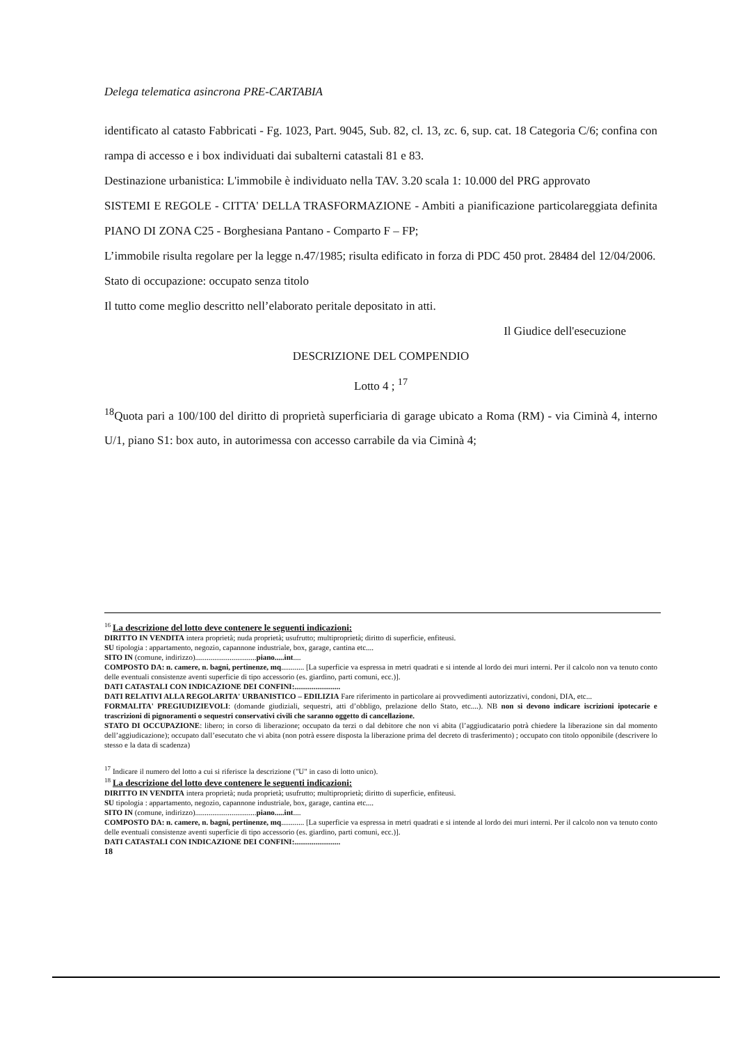Delega telematica asincrona PRE-CARTABIA
identificato al catasto Fabbricati - Fg. 1023, Part. 9045, Sub. 82, cl. 13, zc. 6, sup. cat. 18 Categoria C/6; confina con rampa di accesso e i box individuati dai subalterni catastali 81 e 83.
Destinazione urbanistica: L'immobile è individuato nella TAV. 3.20 scala 1: 10.000 del PRG approvato
SISTEMI E REGOLE - CITTA' DELLA TRASFORMAZIONE - Ambiti a pianificazione particolareggiata definita PIANO DI ZONA C25 - Borghesiana Pantano - Comparto F – FP;
L’immobile risulta regolare per la legge n.47/1985; risulta edificato in forza di PDC 450 prot. 28484 del 12/04/2006.
Stato di occupazione: occupato senza titolo
Il tutto come meglio descritto nell’elaborato peritale depositato in atti.
Il Giudice dell'esecuzione
DESCRIZIONE DEL COMPENDIO
Lotto 4 ; <sup>17</sup>
<sup>18</sup> Quota pari a 100/100 del diritto di proprietà superficiaria di garage ubicato a Roma (RM) - via Ciminà 4, interno U/1, piano S1: box auto, in autorimessa con accesso carrabile da via Ciminà 4;
<sup>16</sup> La descrizione del lotto deve contenere le seguenti indicazioni:
DIRITTO IN VENDITA intera proprietà; nuda proprietà; usufrutto; multiproprietà; diritto di superficie, enfiteusi.
SU tipologia : appartamento, negozio, capannone industriale, box, garage, cantina etc....
SITO IN (comune, indirizzo)................................piano.....int....
COMPOSTO DA: n. camere, n. bagni, pertinenze, mq............ [La superficie va espressa in metri quadrati e si intende al lordo dei muri interni. Per il calcolo non va tenuto conto delle eventuali consistenze aventi superficie di tipo accessorio (es. giardino, parti comuni, ecc.)].
DATI CATASTALI CON INDICAZIONE DEI CONFINI:........................
DATI RELATIVI ALLA REGOLARITA' URBANISTICO – EDILIZIA Fare riferimento in particolare ai provvedimenti autorizzativi, condoni, DIA, etc...
FORMALITA' PREGIUDIZIEVOLI: (domande giudiziali, sequestri, atti d’obbligo, prelazione dello Stato, etc....). NB non si devono indicare iscrizioni ipotecarie e trascrizioni di pignoramenti o sequestri conservativi civili che saranno oggetto di cancellazione.
STATO DI OCCUPAZIONE: libero; in corso di liberazione; occupato da terzi o dal debitore che non vi abita (l’aggiudicatario potrà chiedere la liberazione sin dal momento dell’aggiudicazione); occupato dall’esecutato che vi abita (non potrà essere disposta la liberazione prima del decreto di trasferimento) ; occupato con titolo opponibile (descrivere lo stesso e la data di scadenza)
<sup>17</sup> Indicare il numero del lotto a cui si riferisce la descrizione ("U" in caso di lotto unico).
<sup>18</sup> La descrizione del lotto deve contenere le seguenti indicazioni:
DIRITTO IN VENDITA intera proprietà; nuda proprietà; usufrutto; multiproprietà; diritto di superficie, enfiteusi.
SU tipologia : appartamento, negozio, capannone industriale, box, garage, cantina etc....
SITO IN (comune, indirizzo)................................piano.....int....
COMPOSTO DA: n. camere, n. bagni, pertinenze, mq............ [La superficie va espressa in metri quadrati e si intende al lordo dei muri interni. Per il calcolo non va tenuto conto delle eventuali consistenze aventi superficie di tipo accessorio (es. giardino, parti comuni, ecc.)].
DATI CATASTALI CON INDICAZIONE DEI CONFINI:........................
18